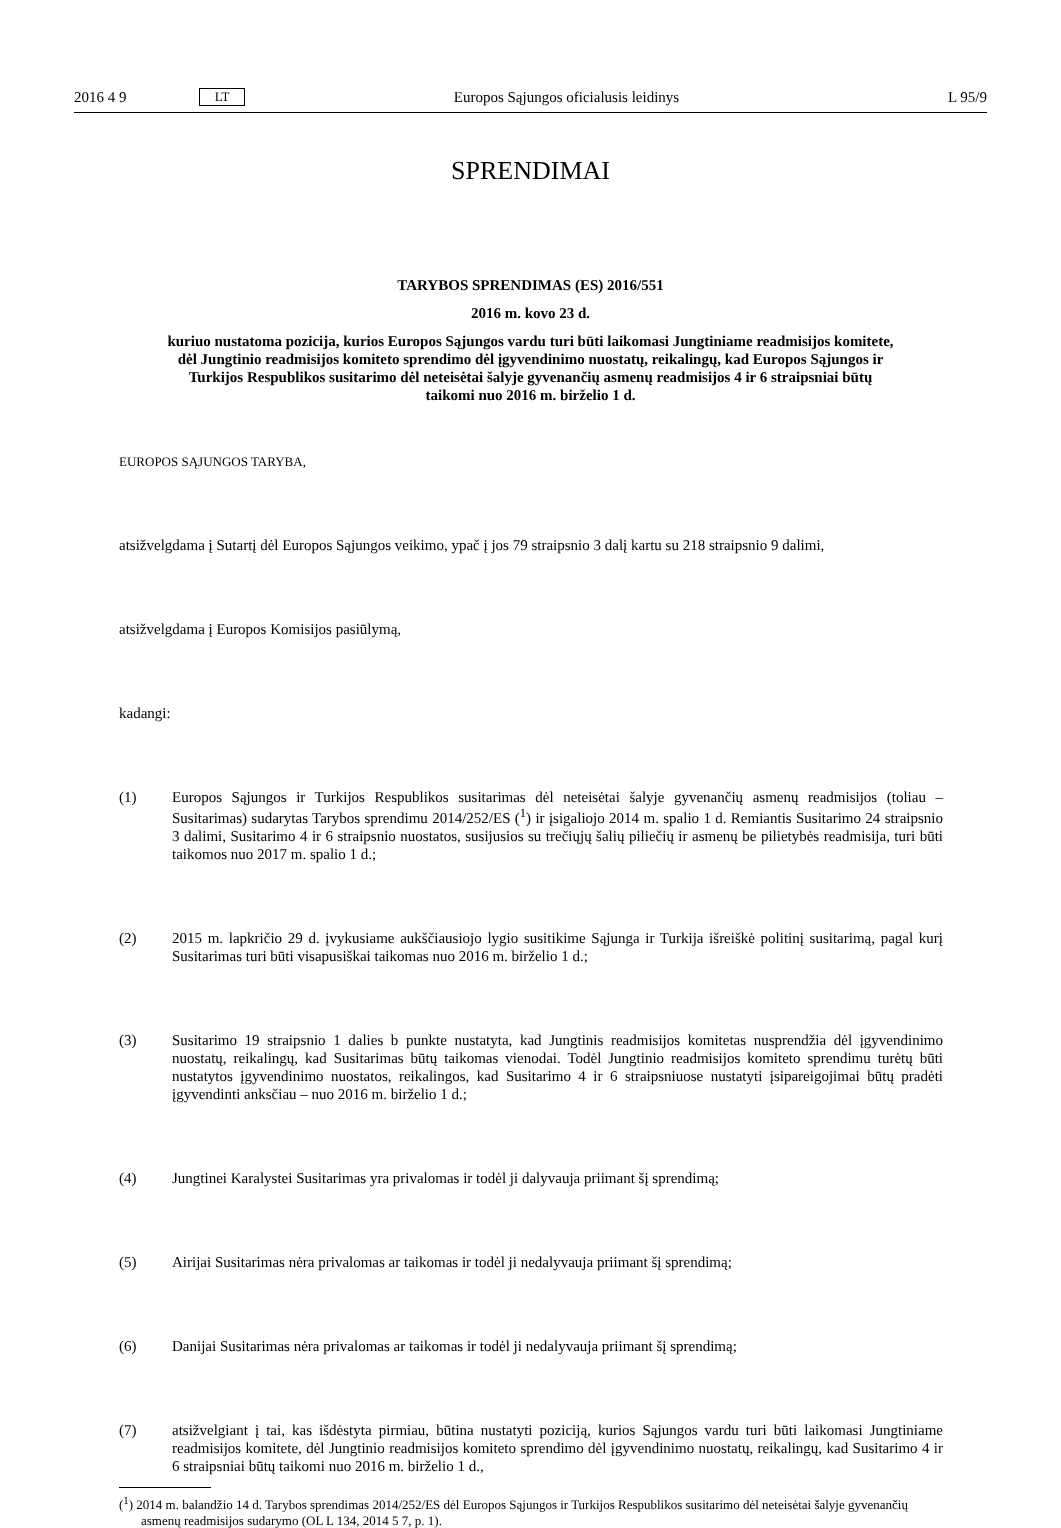2016 4 9 LT Europos Sąjungos oficialusis leidinys L 95/9
SPRENDIMAI
TARYBOS SPRENDIMAS (ES) 2016/551
2016 m. kovo 23 d.
kuriuo nustatoma pozicija, kurios Europos Sąjungos vardu turi būti laikomasi Jungtiniame readmisijos komitete, dėl Jungtinio readmisijos komiteto sprendimo dėl įgyvendinimo nuostatų, reikalingų, kad Europos Sąjungos ir Turkijos Respublikos susitarimo dėl neteisėtai šalyje gyvenančių asmenų readmisijos 4 ir 6 straipsniai būtų taikomi nuo 2016 m. birželio 1 d.
EUROPOS SĄJUNGOS TARYBA,
atsižvelgdama į Sutartį dėl Europos Sąjungos veikimo, ypač į jos 79 straipsnio 3 dalį kartu su 218 straipsnio 9 dalimi,
atsižvelgdama į Europos Komisijos pasiūlymą,
kadangi:
(1) Europos Sąjungos ir Turkijos Respublikos susitarimas dėl neteisėtai šalyje gyvenančių asmenų readmisijos (toliau – Susitarimas) sudarytas Tarybos sprendimu 2014/252/ES (<sup>1</sup>) ir įsigaliojo 2014 m. spalio 1 d. Remiantis Susitarimo 24 straipsnio 3 dalimi, Susitarimo 4 ir 6 straipsnio nuostatos, susijusios su trečiųjų šalių piliečių ir asmenų be pilietybės readmisija, turi būti taikomos nuo 2017 m. spalio 1 d.;
(2) 2015 m. lapkričio 29 d. įvykusiame aukščiausiojo lygio susitikime Sąjunga ir Turkija išreiškė politinį susitarimą, pagal kurį Susitarimas turi būti visapusiškai taikomas nuo 2016 m. birželio 1 d.;
(3) Susitarimo 19 straipsnio 1 dalies b punkte nustatyta, kad Jungtinis readmisijos komitetas nusprendžia dėl įgyvendinimo nuostatų, reikalingų, kad Susitarimas būtų taikomas vienodai. Todėl Jungtinio readmisijos komiteto sprendimu turėtų būti nustatytos įgyvendinimo nuostatos, reikalingos, kad Susitarimo 4 ir 6 straipsniuose nustatyti įsipareigojimai būtų pradėti įgyvendinti anksčiau – nuo 2016 m. birželio 1 d.;
(4) Jungtinei Karalystei Susitarimas yra privalomas ir todėl ji dalyvauja priimant šį sprendimą;
(5) Airijai Susitarimas nėra privalomas ar taikomas ir todėl ji nedalyvauja priimant šį sprendimą;
(6) Danijai Susitarimas nėra privalomas ar taikomas ir todėl ji nedalyvauja priimant šį sprendimą;
(7) atsižvelgiant į tai, kas išdėstyta pirmiau, būtina nustatyti poziciją, kurios Sąjungos vardu turi būti laikomasi Jungtiniame readmisijos komitete, dėl Jungtinio readmisijos komiteto sprendimo dėl įgyvendinimo nuostatų, reikalingų, kad Susitarimo 4 ir 6 straipsniai būtų taikomi nuo 2016 m. birželio 1 d.,
(<sup>1</sup>) 2014 m. balandžio 14 d. Tarybos sprendimas 2014/252/ES dėl Europos Sąjungos ir Turkijos Respublikos susitarimo dėl neteisėtai šalyje gyvenančių asmenų readmisijos sudarymo (OL L 134, 2014 5 7, p. 1).